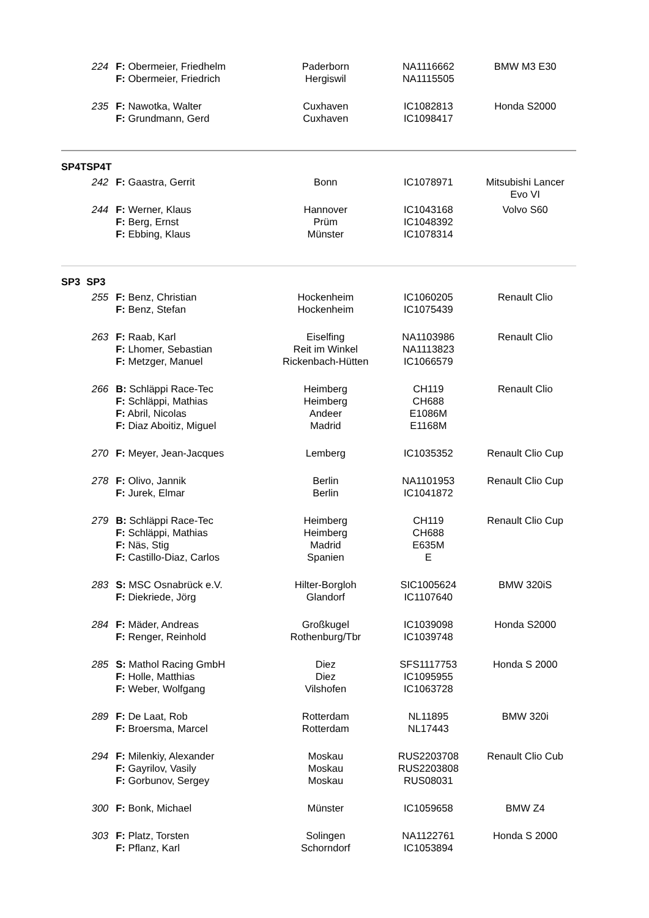| | 224 | F: Obermeier, Friedhelm F: Obermeier, Friedrich | Paderborn Hergiswil | NA1116662 NA1115505 | BMW M3 E30 |
| | 235 | F: Nawotka, Walter F: Grundmann, Gerd | Cuxhaven Cuxhaven | IC1082813 IC1098417 | Honda S2000 |
| SP4T | SP4T | | | | |
| | 242 | F: Gaastra, Gerrit | Bonn | IC1078971 | Mitsubishi Lancer Evo VI |
| | 244 | F: Werner, Klaus F: Berg, Ernst F: Ebbing, Klaus | Hannover Prüm Münster | IC1043168 IC1048392 IC1078314 | Volvo S60 |
| SP3 | SP3 | | | | |
| | 255 | F: Benz, Christian F: Benz, Stefan | Hockenheim Hockenheim | IC1060205 IC1075439 | Renault Clio |
| | 263 | F: Raab, Karl F: Lhomer, Sebastian F: Metzger, Manuel | Eiselfing Reit im Winkel Rickenbach-Hütten | NA1103986 NA1113823 IC1066579 | Renault Clio |
| | 266 | B: Schläppi Race-Tec F: Schläppi, Mathias F: Abril, Nicolas F: Diaz Aboitiz, Miguel | Heimberg Heimberg Andeer Madrid | CH119 CH688 E1086M E1168M | Renault Clio |
| | 270 | F: Meyer, Jean-Jacques | Lemberg | IC1035352 | Renault Clio Cup |
| | 278 | F: Olivo, Jannik F: Jurek, Elmar | Berlin Berlin | NA1101953 IC1041872 | Renault Clio Cup |
| | 279 | B: Schläppi Race-Tec F: Schläppi, Mathias F: Näs, Stig F: Castillo-Diaz, Carlos | Heimberg Heimberg Madrid Spanien | CH119 CH688 E635M E | Renault Clio Cup |
| | 283 | S: MSC Osnabrück e.V. F: Diekriede, Jörg | Hilter-Borgloh Glandorf | SIC1005624 IC1107640 | BMW 320iS |
| | 284 | F: Mäder, Andreas F: Renger, Reinhold | Großkugel Rothenburg/Tbr | IC1039098 IC1039748 | Honda S2000 |
| | 285 | S: Mathol Racing GmbH F: Holle, Matthias F: Weber, Wolfgang | Diez Diez Vilshofen | SFS1117753 IC1095955 IC1063728 | Honda S 2000 |
| | 289 | F: De Laat, Rob F: Broersma, Marcel | Rotterdam Rotterdam | NL11895 NL17443 | BMW 320i |
| | 294 | F: Milenkiy, Alexander F: Gayrilov, Vasily F: Gorbunov, Sergey | Moskau Moskau Moskau | RUS2203708 RUS2203808 RUS08031 | Renault Clio Cub |
| | 300 | F: Bonk, Michael | Münster | IC1059658 | BMW Z4 |
| | 303 | F: Platz, Torsten F: Pflanz, Karl | Solingen Schorndorf | NA1122761 IC1053894 | Honda S 2000 |